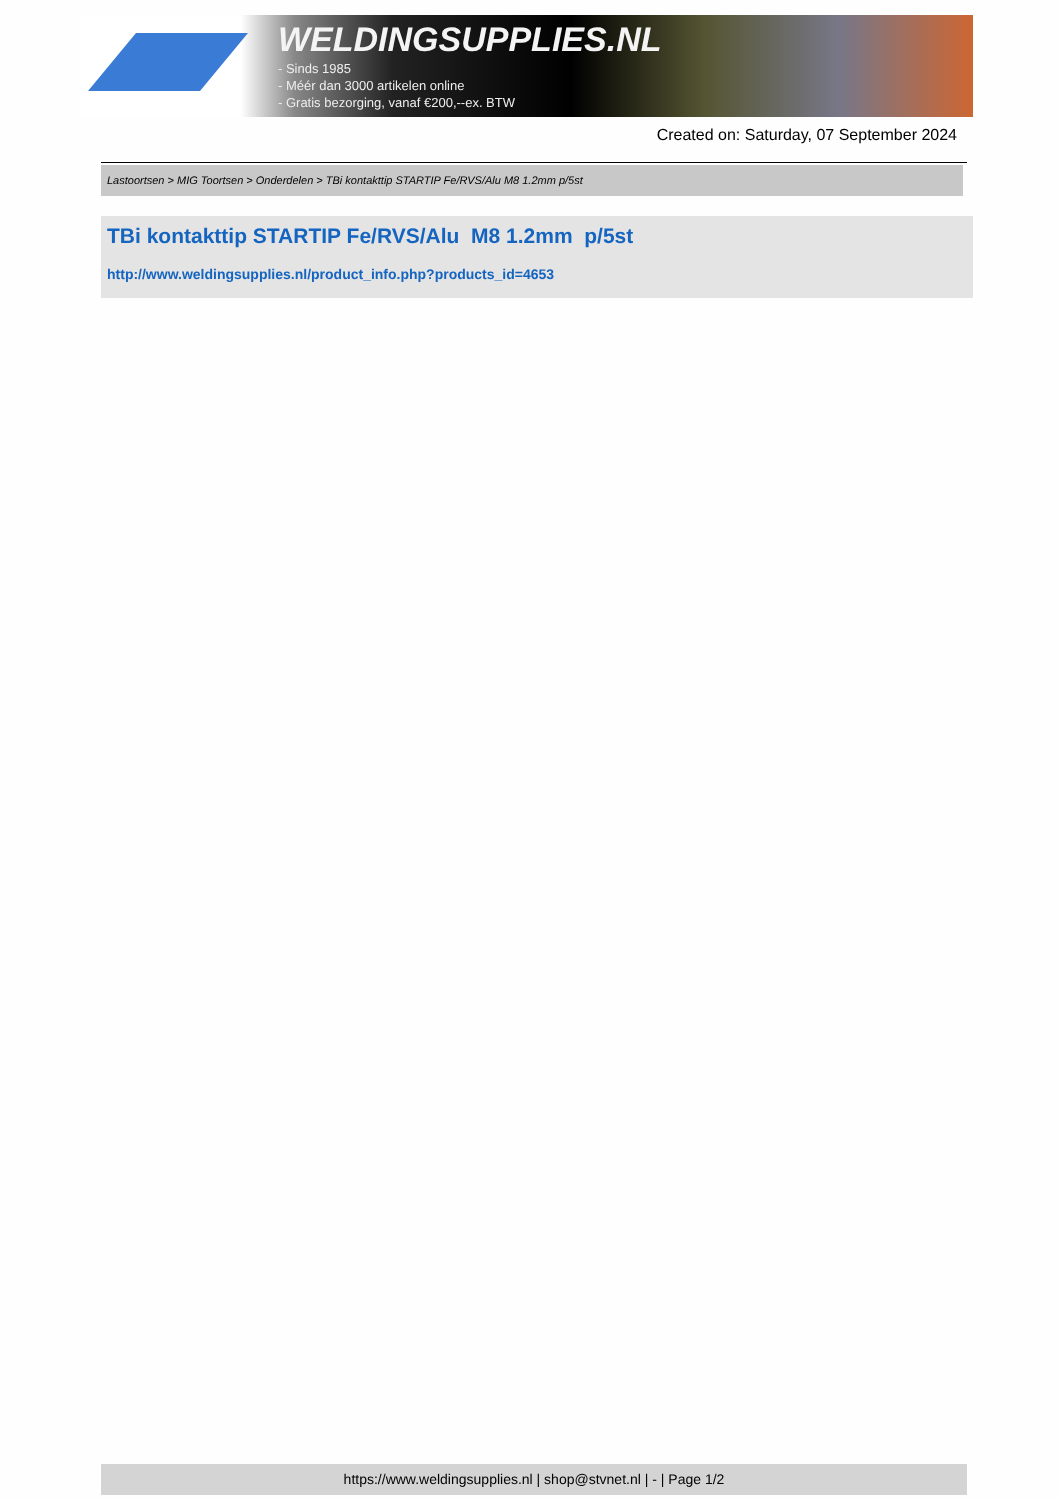WELDINGSUPPLIES.NL
- Sinds 1985
- Méér dan 3000 artikelen online
- Gratis bezorging, vanaf €200,--ex. BTW
Created on: Saturday, 07 September 2024
Lastoortsen > MIG Toortsen > Onderdelen > TBi kontakttip STARTIP Fe/RVS/Alu M8 1.2mm p/5st
TBi kontakttip STARTIP Fe/RVS/Alu M8 1.2mm p/5st
http://www.weldingsupplies.nl/product_info.php?products_id=4653
https://www.weldingsupplies.nl | shop@stvnet.nl | - | Page 1/2